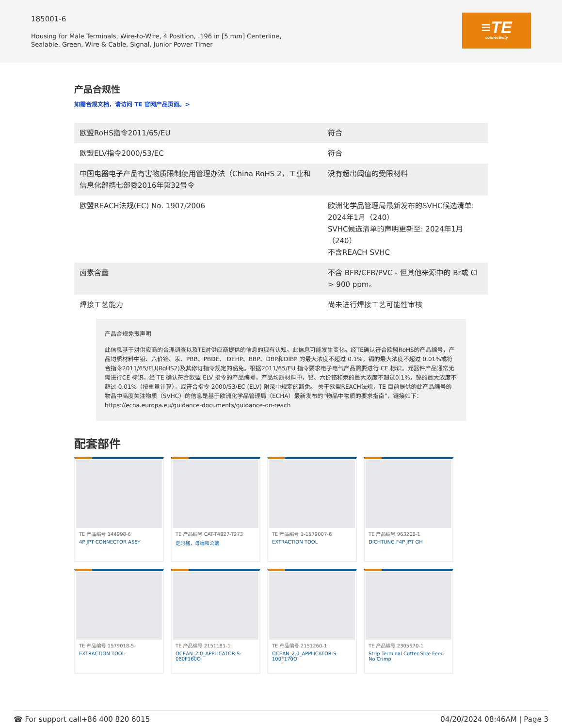185001-6
Housing for Male Terminals, Wire-to-Wire, 4 Position, .196 in [5 mm] Centerline,
Sealable, Green, Wire & Cable, Signal, Junior Power Timer
≡TE
connectivity
产品合规性
如需合规文档，请访问 TE 官网产品页面。>
| 欧盟RoHS指令2011/65/EU | 符合 |
| 欧盟ELV指令2000/53/EC | 符合 |
| 中国电器电子产品有害物质限制使用管理办法（China RoHS 2，工业和信息化部携七部委2016年第32号令 | 没有超出阈值的受限材料 |
| 欧盟REACH法规(EC) No. 1907/2006 | 欧洲化学品管理局最新发布的SVHC候选清单: 2024年1月（240） SVHC候选清单的声明更新至: 2024年1月（240） 不含REACH SVHC |
| 卤素含量 | 不含 BFR/CFR/PVC - 但其他来源中的 Br或 Cl > 900 ppm。 |
| 焊接工艺能力 | 尚未进行焊接工艺可能性审核 |
产品合规免责声明
此信息基于对供应商的合理调查以及TE对供应商提供的信息的现有认知。此信息可能发生变化。经TE确认符合欧盟RoHS的产品编号，产品均质材料中铅、六价铬、汞、PBB、PBDE、 DEHP、BBP、DBP和DIBP 的最大浓度不超过 0.1%，镉的最大浓度不超过 0.01%或符合指令2011/65/EU(RoHS2)及其修订指令规定的豁免。根据2011/65/EU 指令要求电子电气产品需要进行 CE 标识。元器件产品通常无需进行CE 标识。经 TE 确认符合欧盟 ELV 指令的产品编号，产品均质材料中，铅、六价铬和汞的最大浓度不超过0.1%，镉的最大浓度不超过 0.01%（按重量计算），或符合指令 2000/53/EC (ELV) 附录中规定的豁免。 关于欧盟REACH法规，TE 目前提供的此产品编号的物品中高度关注物质（SVHC）的信息是基于欧洲化学品管理局（ECHA）最新发布的“物品中物质的要求指南”，链接如下：https://echa.europa.eu/guidance-documents/guidance-on-reach
配套部件
TE 产品编号 144998-6
4P JPT CONNECTOR ASSY
TE 产品编号 CAT-T4827-T273
定时器，母端和公端
TE 产品编号 1-1579007-6
EXTRACTION TOOL
TE 产品编号 963208-1
DICHTUNG F4P JPT GH
TE 产品编号 1579018-5
EXTRACTION TOOL
TE 产品编号 2151181-1
OCEAN_2.0_APPLICATOR-S-080F160O
TE 产品编号 2151260-1
OCEAN_2.0_APPLICATOR-S-100F170O
TE 产品编号 2305570-1
Strip Terminal Cutter-Side Feed-No Crimp
☎ For support call+86 400 820 6015 04/20/2024 08:46AM | Page 3